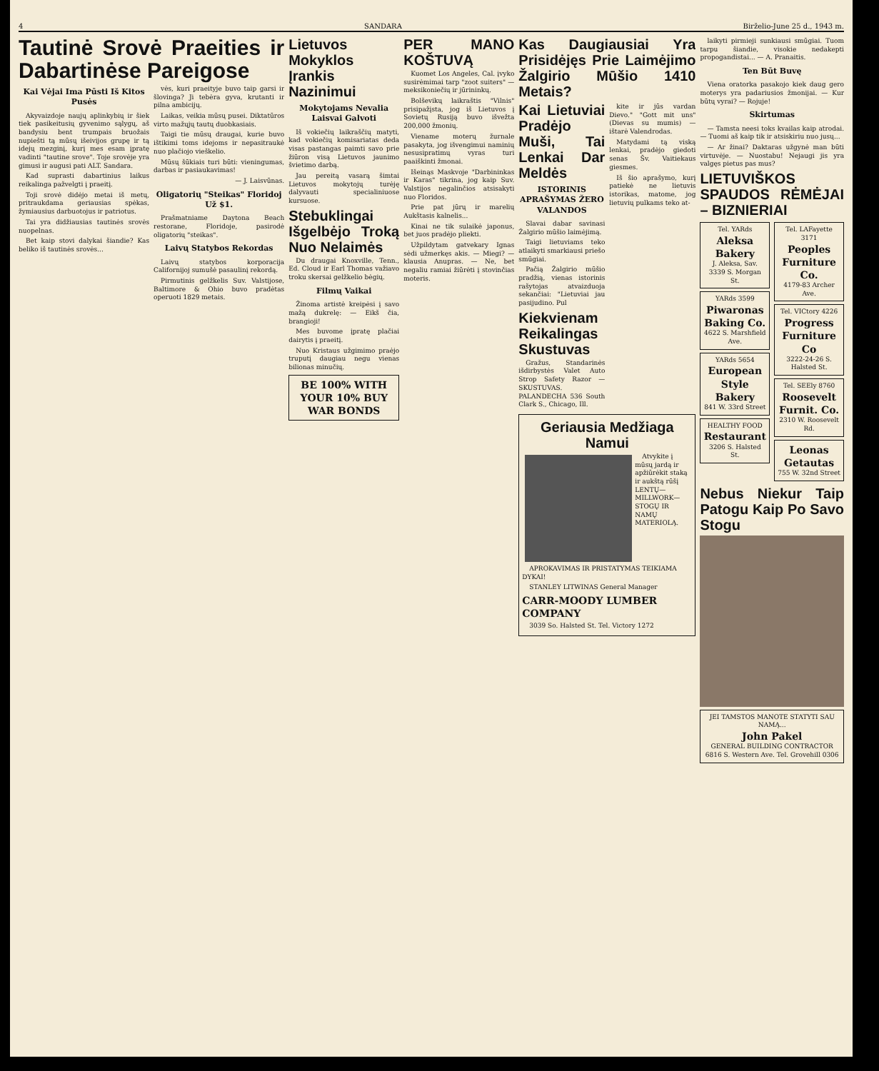4 SANDARA Birželio-June 25 d., 1943 m.
Tautinė Srovė Praeities ir Dabartinėse Pareigose
Kai Vėjai Ima Pūsti Iš Kitos Pusės
Akyvaizdoje naujų aplinkybių ir šiek tiek pasikeitusių gyvenimo sąlygų, aš bandysiu bent trumpais bruožais nupiešti tą mūsų išeivijos grupę ir tą idejų mezginį, kurį mes esam įpratę vadinti "tautine srove". Toje srovėje yra gimusi ir augusi pati ALT. Sandara.
Kad suprasti dabartinius laikus reikalinga pažvelgti į praeitį.
Toji srovė didėjo metai iš metų, pritraukdama geriausias spėkas, žymiausius darbuotojus ir patriotus.
Tai yra didžiausias tautinės srovės nuopelnas.
Bet kaip stovi dalykai šiandie? Kas beliko iš tautinės srovės...
vės, kuri praeityje buvo taip garsi ir šlovinga? Ji tebėra gyva, krutanti ir pilna ambicijų.
Laikas, veikia mūsų pusei. Diktatūros virto mažųjų tautų duobkasiais.
Taigi tie mūsų draugai, kurie buvo ištikimi toms idejoms ir nepasitraukė nuo plačiojo vieškelio.
Mūsų šūkiais turi būti: vieningumas, darbas ir pasiaukavimas!
— J. Laisvūnas.
Oligatorių "Steikas" Floridoj Už $1.
Prašmatniame Daytona Beach restorane, Floridoje, pasirodė oligatorių "steikas".
Laivų Statybos Rekordas
Laivų statybos korporacija Californijoj sumušė pasaulinį rekordą.
Pirmutinis gelžkelis Suv. Valstijose, Baltimore & Ohio buvo pradėtas operuoti 1829 metais.
Lietuvos Mokyklos Įrankis Nazinimui
Mokytojams Nevalia Laisvai Galvoti
Iš vokiečių laikraščių matyti, kad vokiečių komisariatas deda visas pastangas paimti savo prie žiūron visą Lietuvos jaunimo švietimo darbą.
Jau pereitą vasarą šimtai Lietuvos mokytojų turėję dalyvauti specialiniuose kursuose.
Stebuklingai Išgelbėjo Troką Nuo Nelaimės
Du draugai Knoxville, Tenn., Ed. Cloud ir Earl Thomas važiavo troku skersai gelžkelio bėgių.
Filmų Vaikai
Žinoma artistė kreipėsi į savo mažą dukrelę: — Eikš čia, brangioji!
Mes buvome įpratę plačiai dairytis į praeitį.
Nuo Kristaus užgimimo praėjo truputį daugiau negu vienas bilionas minučių.
BE 100% WITH YOUR 10% BUY WAR BONDS
PER MANO KOŠTUVĄ
Kuomet Los Angeles, Cal. įvyko susirėmimai tarp "zoot suiters" — meksikoniečių ir jūrininkų.
Bolševikų laikraštis "Vilnis" prisipažįsta, jog iš Lietuvos į Sovietų Rusiją buvo išvežta 200,000 žmonių.
Viename moterų žurnale pasakyta, jog išvengimui naminių nesusipratimų vyras turi paaiškinti žmonai.
Išeinąs Maskvoje "Darbininkas ir Karas" tikrina, jog kaip Suv. Valstijos negalinčios atsisakyti nuo Floridos.
Prie pat jūrų ir marelių Aukštasis kalnelis...
Kinai ne tik sulaikė japonus, bet juos pradėjo pliekti.
Užpildytam gatvekary Ignas sėdi užmerkęs akis. — Miegi? — klausia Anupras. — Ne, bet negaliu ramiai žiūrėti į stovinčias moteris.
Kas Daugiausiai Yra Prisidėjęs Prie Laimėjimo Žalgirio Mūšio 1410 Metais?
Kai Lietuviai Pradėjo Muši, Tai Lenkai Dar Meldės
ISTORINIS APRAŠYMAS ŽERO VALANDOS
Slavai dabar savinasi Žalgirio mūšio laimėjimą.
Taigi lietuviams teko atlaikyti smarkiausi priešo smūgiai.
Pačią Žalgirio mūšio pradžią, vienas istorinis rašytojas atvaizduoja sekančiai: "Lietuviai jau pasijudino. Pul
Kiekvienam Reikalingas Skustuvas
Gražus, Standarinės išdirbystės Valet Auto Strop Safety Razor — SKUSTUVAS. PALANDECHA 536 South Clark S., Chicago, Ill.
kite ir jūs vardan Dievo." "Gott mit uns" (Dievas su mumis) — ištarė Valendrodas.
Matydami tą viską lenkai, pradėjo giedoti senas Šv. Vaitiekaus giesmes.
Iš šio aprašymo, kurį patiekė ne lietuvis istorikas, matome, jog lietuvių pulkams teko at-
Geriausia Medžiaga Namui
Atvykite į mūsų jardą ir apžiūrėkit staką ir aukštą rūšį LENTŲ—MILLWORK—STOGŲ IR NAMŲ MATERIOLĄ.
APROKAVIMAS IR PRISTATYMAS TEIKIAMA DYKAI!
STANLEY LITWINAS General Manager
CARR-MOODY LUMBER COMPANY
3039 So. Halsted St. Tel. Victory 1272
laikyti pirmieji sunkiausi smūgiai. Tuom tarpu šiandie, visokie nedakepti propogandistai... — A. Pranaitis.
Ten Būt Buvę
Viena oratorka pasakojo kiek daug gero moterys yra padariusios žmonijai. — Kur būtų vyrai? — Rojuje!
Skirtumas
— Tamsta neesi toks kvailas kaip atrodai. — Tuomi aš kaip tik ir atsiskiriu nuo jusų...
— Ar žinai? Daktaras užgynė man būti virtuvėje. — Nuostabu! Nejaugi jis yra valgęs pietus pas mus?
LIETUVIŠKOS SPAUDOS RĖMĖJAI – BIZNIERIAI
Tel. YARds
Aleksa Bakery
J. Aleksa, Sav. 3339 S. Morgan St.
YARds 3599
Piwaronas Baking Co.
4622 S. Marshfield Ave.
YARds 5654
European Style Bakery
841 W. 33rd Street
HEALTHY FOOD
Restaurant
3206 S. Halsted St.
Tel. LAFayette 3171
Peoples Furniture Co.
4179-83 Archer Ave.
Tel. VICtory 4226
Progress Furniture Co
3222-24-26 S. Halsted St.
Tel. SEEly 8760
Roosevelt Furnit. Co.
2310 W. Roosevelt Rd.
Leonas Getautas
755 W. 32nd Street
Nebus Niekur Taip Patogu Kaip Po Savo Stogu
JEI TAMSTOS MANOTE STATYTI SAU NAMĄ...
John Pakel
GENERAL BUILDING CONTRACTOR
6816 S. Western Ave. Tel. Grovehill 0306